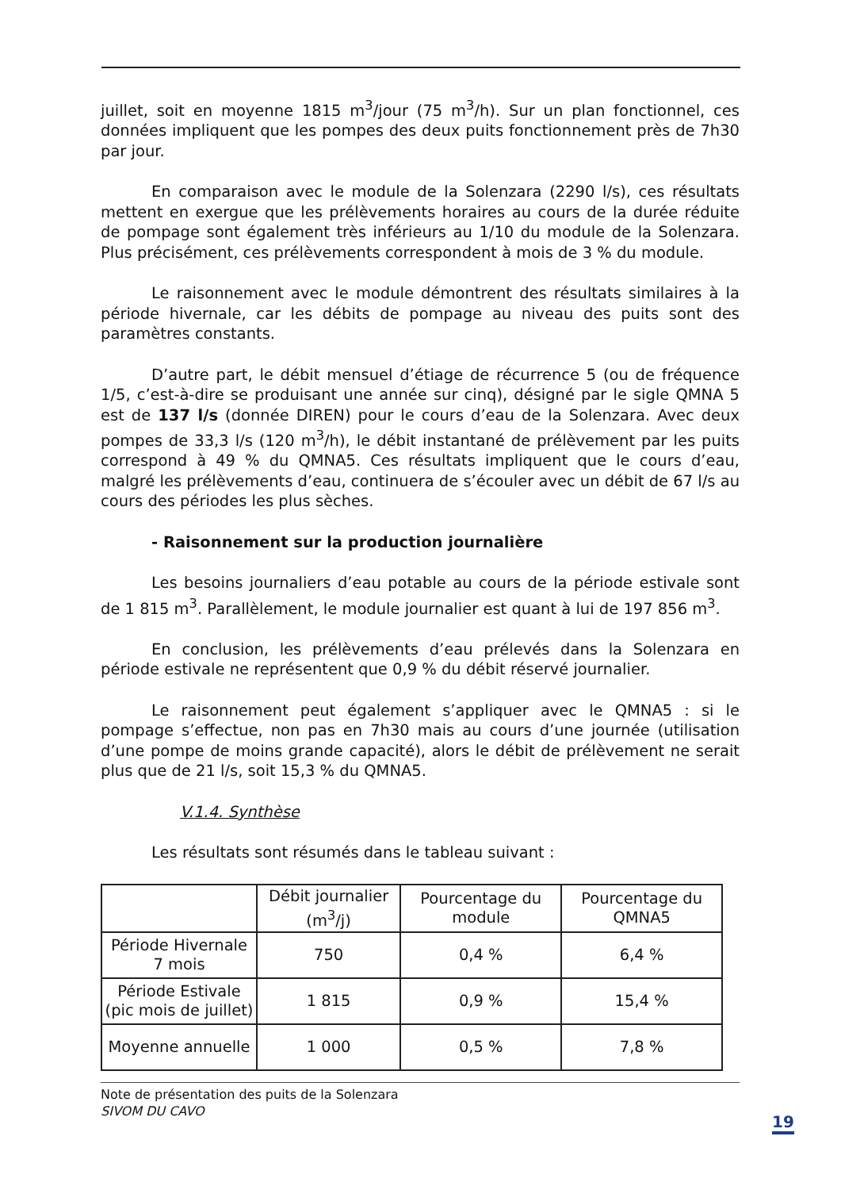juillet, soit en moyenne 1815 m<sup>3</sup>/jour (75 m<sup>3</sup>/h). Sur un plan fonctionnel, ces données impliquent que les pompes des deux puits fonctionnement près de 7h30 par jour.
En comparaison avec le module de la Solenzara (2290 l/s), ces résultats mettent en exergue que les prélèvements horaires au cours de la durée réduite de pompage sont également très inférieurs au 1/10 du module de la Solenzara. Plus précisément, ces prélèvements correspondent à mois de 3 % du module.
Le raisonnement avec le module démontrent des résultats similaires à la période hivernale, car les débits de pompage au niveau des puits sont des paramètres constants.
D’autre part, le débit mensuel d’étiage de récurrence 5 (ou de fréquence 1/5, c’est-à-dire se produisant une année sur cinq), désigné par le sigle QMNA 5 est de 137 l/s (donnée DIREN) pour le cours d’eau de la Solenzara. Avec deux pompes de 33,3 l/s (120 m<sup>3</sup>/h), le débit instantané de prélèvement par les puits correspond à 49 % du QMNA5. Ces résultats impliquent que le cours d’eau, malgré les prélèvements d’eau, continuera de s’écouler avec un débit de 67 l/s au cours des périodes les plus sèches.
- Raisonnement sur la production journalière
Les besoins journaliers d’eau potable au cours de la période estivale sont de 1 815 m<sup>3</sup>. Parallèlement, le module journalier est quant à lui de 197 856 m<sup>3</sup>.
En conclusion, les prélèvements d’eau prélevés dans la Solenzara en période estivale ne représentent que 0,9 % du débit réservé journalier.
Le raisonnement peut également s’appliquer avec le QMNA5 : si le pompage s’effectue, non pas en 7h30 mais au cours d’une journée (utilisation d’une pompe de moins grande capacité), alors le débit de prélèvement ne serait plus que de 21 l/s, soit 15,3 % du QMNA5.
V.1.4. Synthèse
Les résultats sont résumés dans le tableau suivant :
| | Débit journalier (m<sup>3</sup>/j) | Pourcentage du module | Pourcentage du QMNA5 |
| --- | --- | --- | --- |
| Période Hivernale 7 mois | 750 | 0,4 % | 6,4 % |
| Période Estivale (pic mois de juillet) | 1 815 | 0,9 % | 15,4 % |
| Moyenne annuelle | 1 000 | 0,5 % | 7,8 % |
Note de présentation des puits de la Solenzara
SIVOM DU CAVO
19